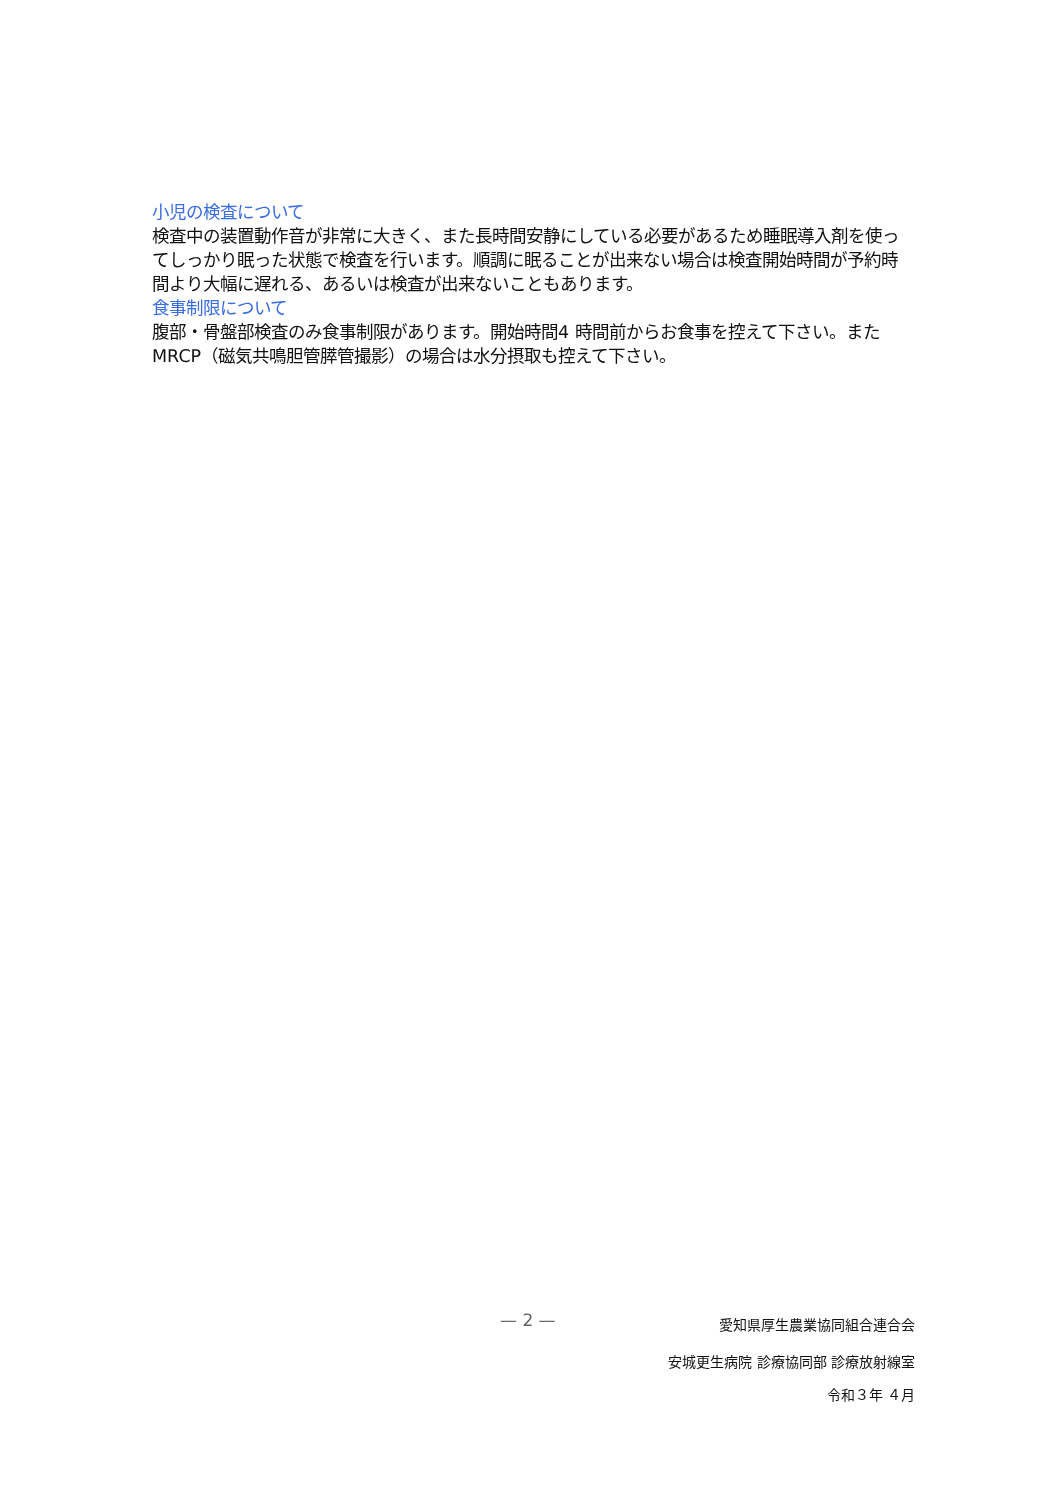小児の検査について
検査中の装置動作音が非常に大きく、また長時間安静にしている必要があるため睡眠導入剤を使ってしっかり眠った状態で検査を行います。順調に眠ることが出来ない場合は検査開始時間が予約時間より大幅に遅れる、あるいは検査が出来ないこともあります。
食事制限について
腹部・骨盤部検査のみ食事制限があります。開始時間4 時間前からお食事を控えて下さい。またMRCP（磁気共鳴胆管膵管撮影）の場合は水分摂取も控えて下さい。
— 2 — 愛知県厚生農業協同組合連合会
安城更生病院 診療協同部 診療放射線室
令和３年 ４月